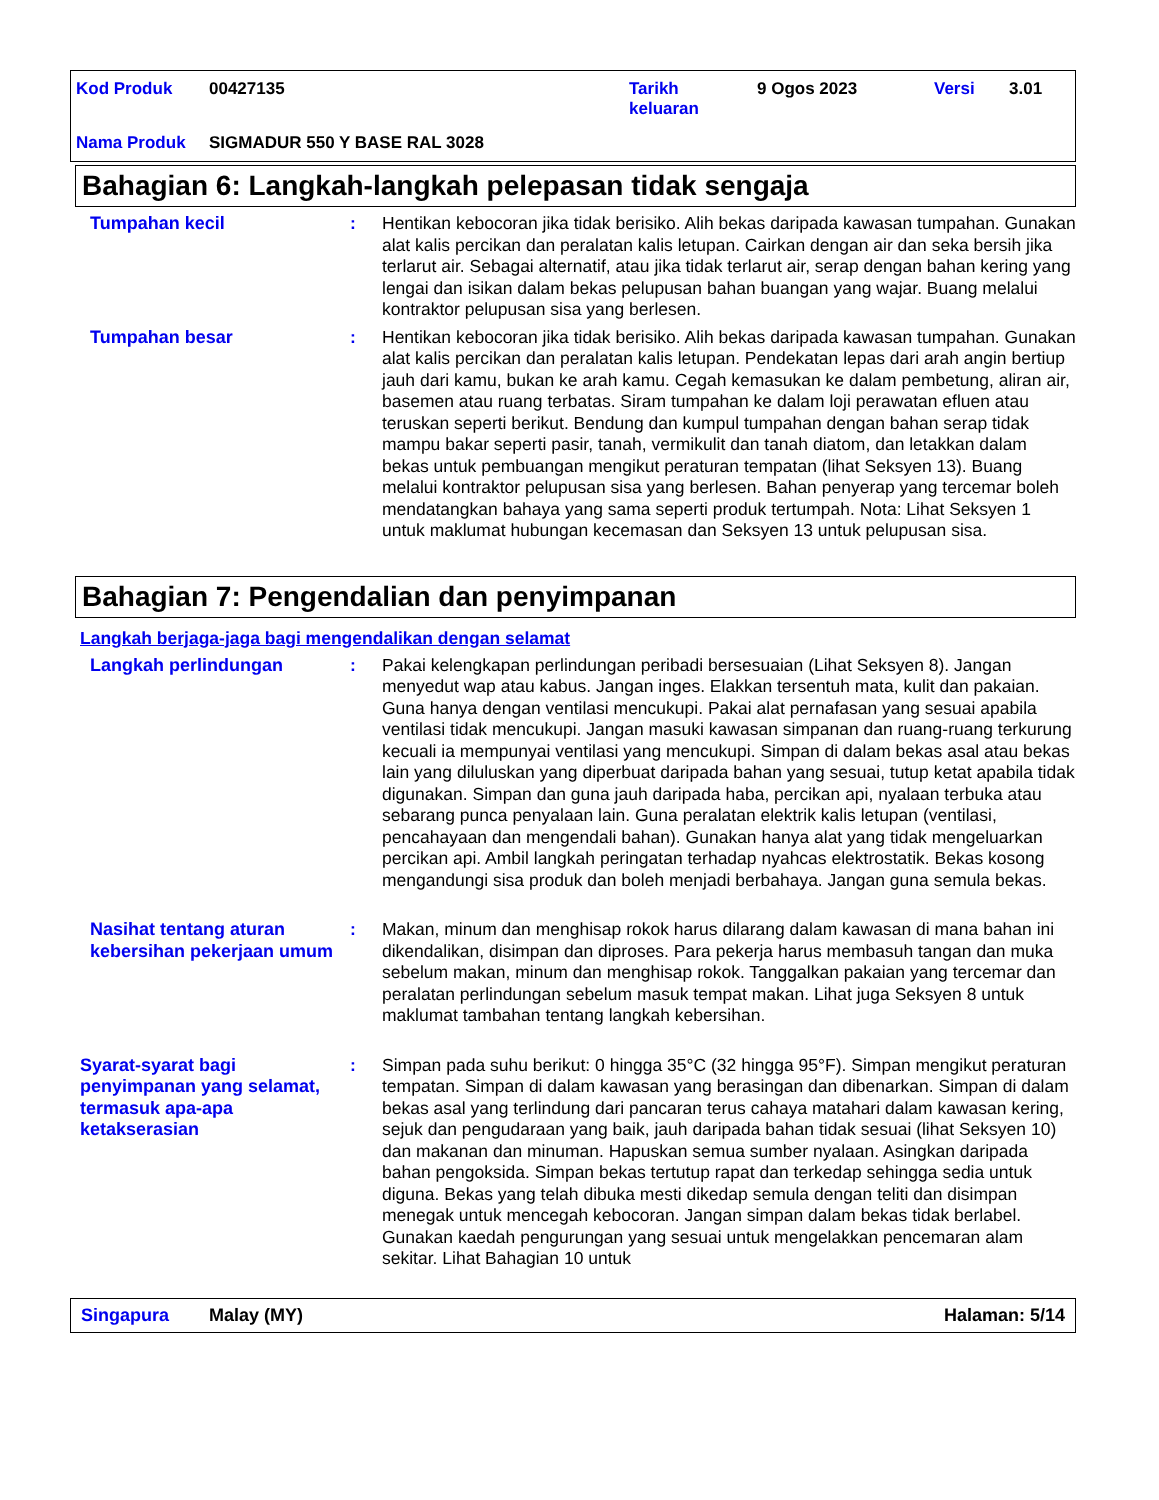| Kod Produk | 00427135 | Tarikh keluaran | 9 Ogos 2023 | Versi | 3.01 |
| Nama Produk | SIGMADUR 550 Y BASE RAL 3028 | | | | |
Bahagian 6: Langkah-langkah pelepasan tidak sengaja
Tumpahan kecil : Hentikan kebocoran jika tidak berisiko. Alih bekas daripada kawasan tumpahan. Gunakan alat kalis percikan dan peralatan kalis letupan. Cairkan dengan air dan seka bersih jika terlarut air. Sebagai alternatif, atau jika tidak terlarut air, serap dengan bahan kering yang lengai dan isikan dalam bekas pelupusan bahan buangan yang wajar. Buang melalui kontraktor pelupusan sisa yang berlesen.
Tumpahan besar : Hentikan kebocoran jika tidak berisiko. Alih bekas daripada kawasan tumpahan. Gunakan alat kalis percikan dan peralatan kalis letupan. Pendekatan lepas dari arah angin bertiup jauh dari kamu, bukan ke arah kamu. Cegah kemasukan ke dalam pembetung, aliran air, basemen atau ruang terbatas. Siram tumpahan ke dalam loji perawatan efluen atau teruskan seperti berikut. Bendung dan kumpul tumpahan dengan bahan serap tidak mampu bakar seperti pasir, tanah, vermikulit dan tanah diatom, dan letakkan dalam bekas untuk pembuangan mengikut peraturan tempatan (lihat Seksyen 13). Buang melalui kontraktor pelupusan sisa yang berlesen. Bahan penyerap yang tercemar boleh mendatangkan bahaya yang sama seperti produk tertumpah. Nota: Lihat Seksyen 1 untuk maklumat hubungan kecemasan dan Seksyen 13 untuk pelupusan sisa.
Bahagian 7: Pengendalian dan penyimpanan
Langkah berjaga-jaga bagi mengendalikan dengan selamat
Langkah perlindungan : Pakai kelengkapan perlindungan peribadi bersesuaian (Lihat Seksyen 8). Jangan menyedut wap atau kabus. Jangan inges. Elakkan tersentuh mata, kulit dan pakaian. Guna hanya dengan ventilasi mencukupi. Pakai alat pernafasan yang sesuai apabila ventilasi tidak mencukupi. Jangan masuki kawasan simpanan dan ruang-ruang terkurung kecuali ia mempunyai ventilasi yang mencukupi. Simpan di dalam bekas asal atau bekas lain yang diluluskan yang diperbuat daripada bahan yang sesuai, tutup ketat apabila tidak digunakan. Simpan dan guna jauh daripada haba, percikan api, nyalaan terbuka atau sebarang punca penyalaan lain. Guna peralatan elektrik kalis letupan (ventilasi, pencahayaan dan mengendali bahan). Gunakan hanya alat yang tidak mengeluarkan percikan api. Ambil langkah peringatan terhadap nyahcas elektrostatik. Bekas kosong mengandungi sisa produk dan boleh menjadi berbahaya. Jangan guna semula bekas.
Nasihat tentang aturan kebersihan pekerjaan umum
: Makan, minum dan menghisap rokok harus dilarang dalam kawasan di mana bahan ini dikendalikan, disimpan dan diproses. Para pekerja harus membasuh tangan dan muka sebelum makan, minum dan menghisap rokok. Tanggalkan pakaian yang tercemar dan peralatan perlindungan sebelum masuk tempat makan. Lihat juga Seksyen 8 untuk maklumat tambahan tentang langkah kebersihan.
Syarat-syarat bagi penyimpanan yang selamat, termasuk apa-apa ketakserasian
: Simpan pada suhu berikut: 0 hingga 35°C (32 hingga 95°F). Simpan mengikut peraturan tempatan. Simpan di dalam kawasan yang berasingan dan dibenarkan. Simpan di dalam bekas asal yang terlindung dari pancaran terus cahaya matahari dalam kawasan kering, sejuk dan pengudaraan yang baik, jauh daripada bahan tidak sesuai (lihat Seksyen 10) dan makanan dan minuman. Hapuskan semua sumber nyalaan. Asingkan daripada bahan pengoksida. Simpan bekas tertutup rapat dan terkedap sehingga sedia untuk diguna. Bekas yang telah dibuka mesti dikedap semula dengan teliti dan disimpan menegak untuk mencegah kebocoran. Jangan simpan dalam bekas tidak berlabel. Gunakan kaedah pengurungan yang sesuai untuk mengelakkan pencemaran alam sekitar. Lihat Bahagian 10 untuk
Singapura Malay (MY) Halaman: 5/14